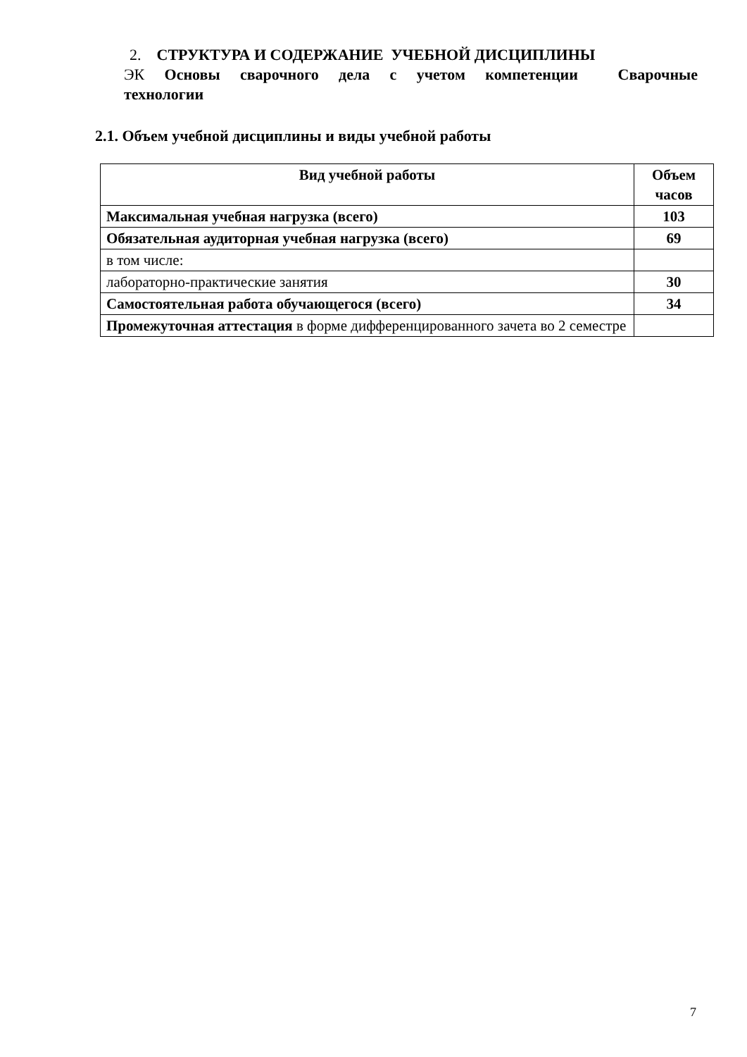2. СТРУКТУРА И СОДЕРЖАНИЕ УЧЕБНОЙ ДИСЦИПЛИНЫ
ЭК Основы сварочного дела с учетом компетенции Сварочные технологии
2.1. Объем учебной дисциплины и виды учебной работы
| Вид учебной работы | Объем часов |
| --- | --- |
| Максимальная учебная нагрузка (всего) | 103 |
| Обязательная аудиторная учебная нагрузка (всего) | 69 |
| в том числе: | |
| лабораторно-практические занятия | 30 |
| Самостоятельная работа обучающегося (всего) | 34 |
| Промежуточная аттестация в форме дифференцированного зачета во 2 семестре | |
7